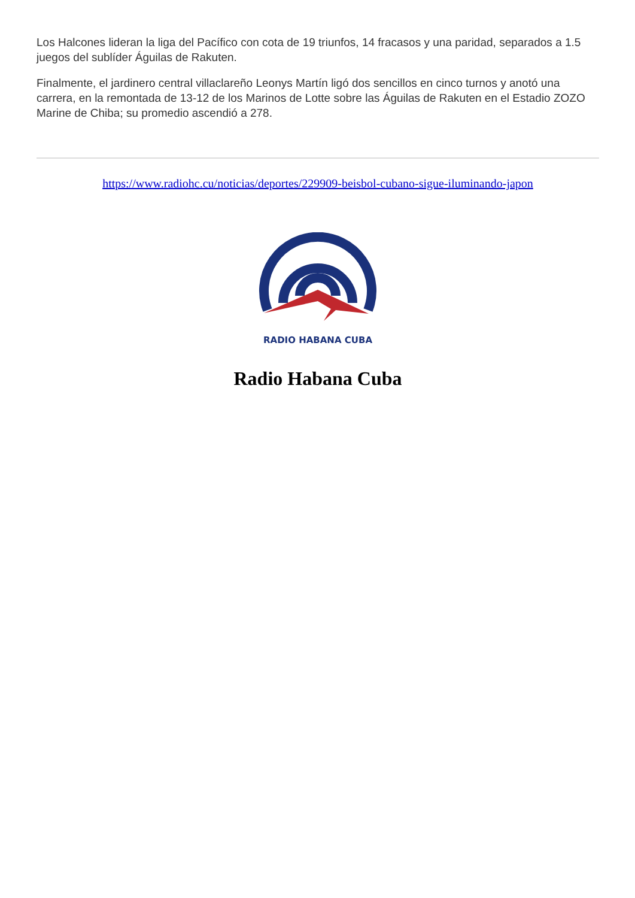Los Halcones lideran la liga del Pacífico con cota de 19 triunfos, 14 fracasos y una paridad, separados a 1.5 juegos del sublíder Águilas de Rakuten.
Finalmente, el jardinero central villaclareño Leonys Martín ligó dos sencillos en cinco turnos y anotó una carrera, en la remontada de 13-12 de los Marinos de Lotte sobre las Águilas de Rakuten en el Estadio ZOZO Marine de Chiba; su promedio ascendió a 278.
https://www.radiohc.cu/noticias/deportes/229909-beisbol-cubano-sigue-iluminando-japon
RADIO HABANA CUBA
Radio Habana Cuba